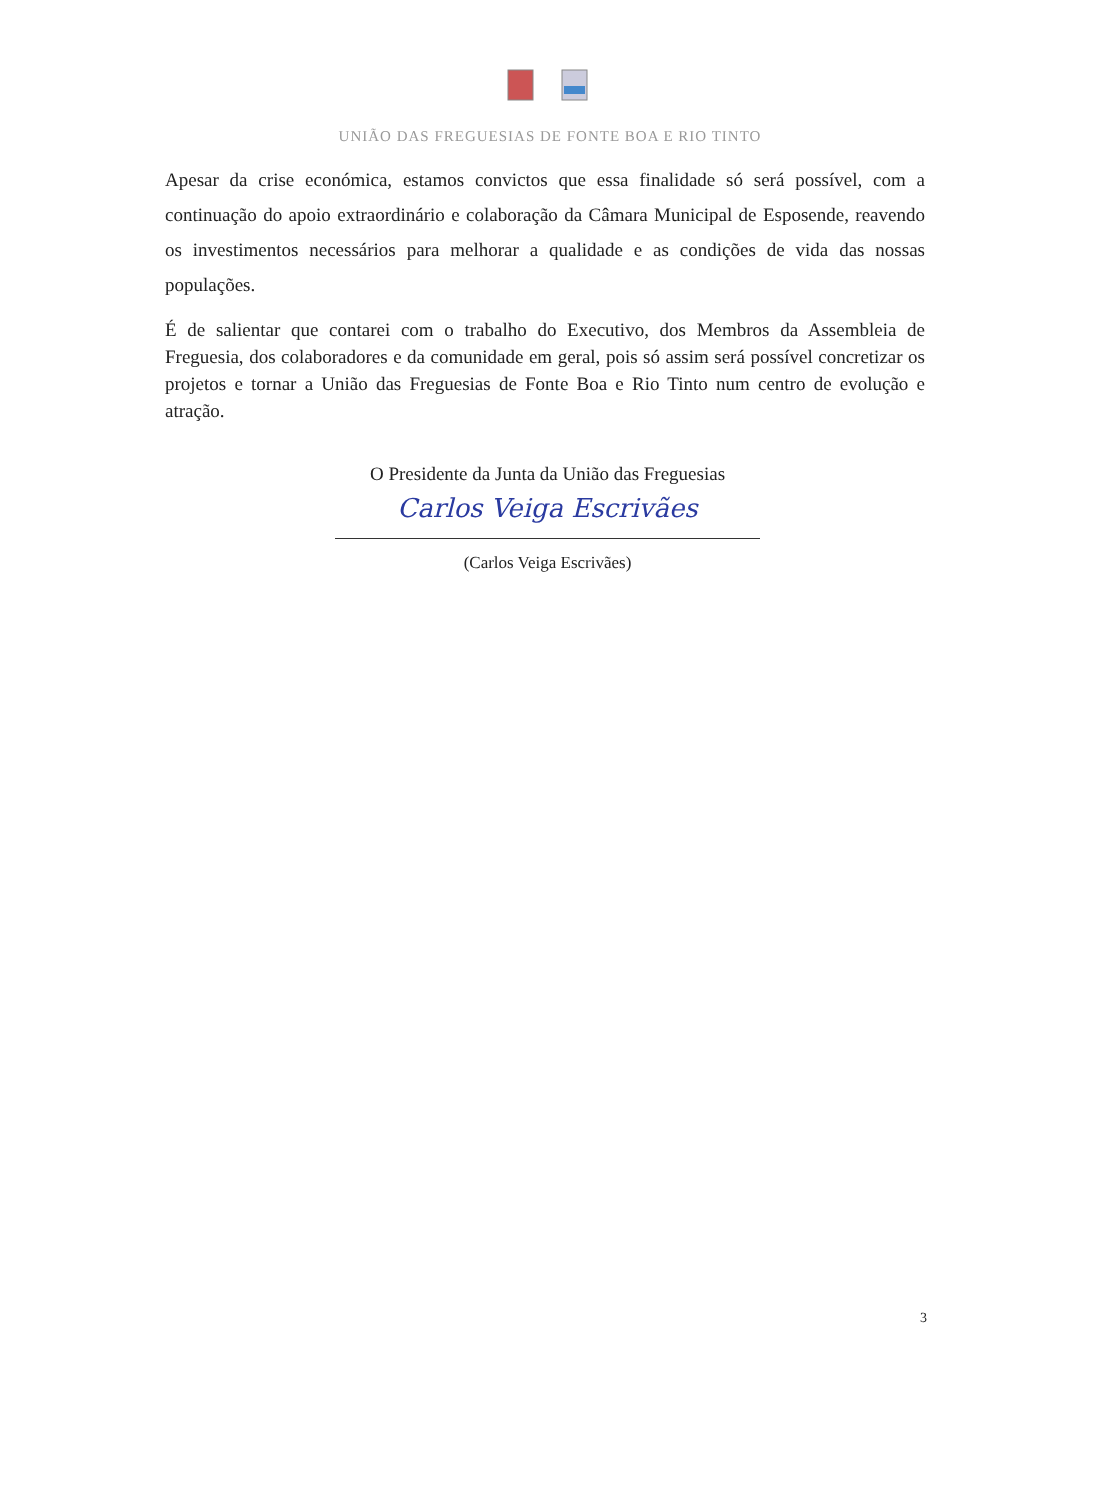UNIÃO DAS FREGUESIAS DE FONTE BOA E RIO TINTO
Apesar da crise económica, estamos convictos que essa finalidade só será possível, com a continuação do apoio extraordinário e colaboração da Câmara Municipal de Esposende, reavendo os investimentos necessários para melhorar a qualidade e as condições de vida das nossas populações.
É de salientar que contarei com o trabalho do Executivo, dos Membros da Assembleia de Freguesia, dos colaboradores e da comunidade em geral, pois só assim será possível concretizar os projetos e tornar a União das Freguesias de Fonte Boa e Rio Tinto num centro de evolução e atração.
O Presidente da Junta da União das Freguesias
Carlos Veiga Escrivães
(Carlos Veiga Escrivães)
3